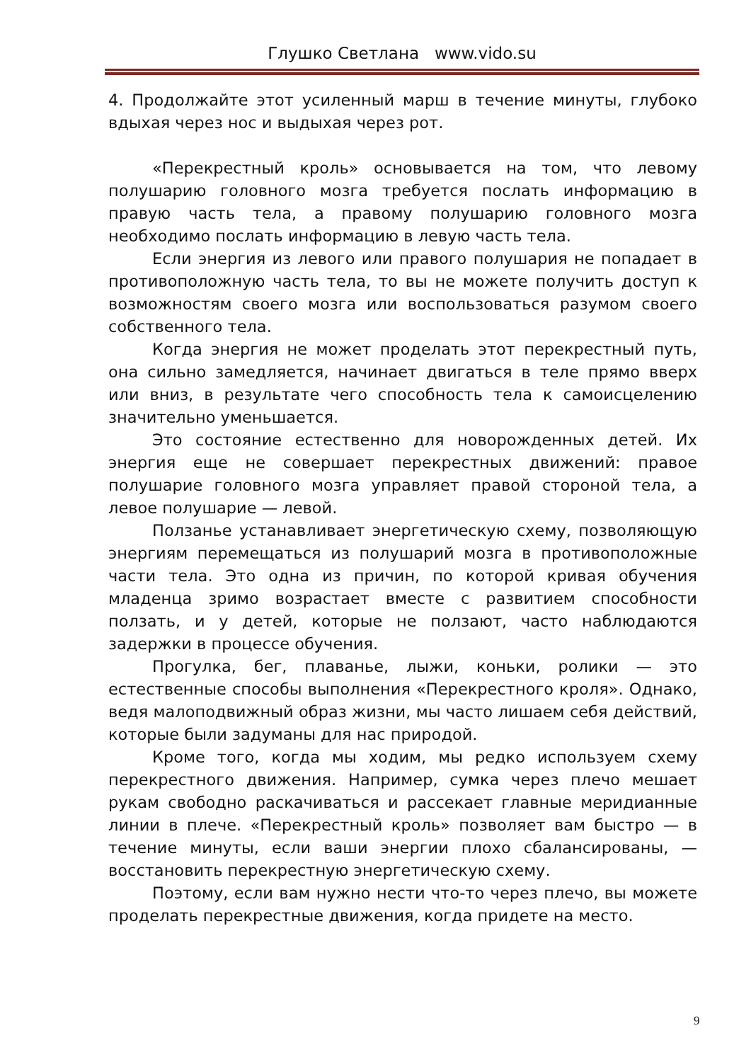Глушко Светлана www.vido.su
4. Продолжайте этот усиленный марш в течение минуты, глубоко вдыхая через нос и выдыхая через рот.
«Перекрестный кроль» основывается на том, что левому полушарию головного мозга требуется послать информацию в правую часть тела, а правому полушарию головного мозга необходимо послать информацию в левую часть тела.
Если энергия из левого или правого полушария не попадает в противоположную часть тела, то вы не можете получить доступ к возможностям своего мозга или воспользоваться разумом своего собственного тела.
Когда энергия не может проделать этот перекрестный путь, она сильно замедляется, начинает двигаться в теле прямо вверх или вниз, в результате чего способность тела к самоисцелению значительно уменьшается.
Это состояние естественно для новорожденных детей. Их энергия еще не совершает перекрестных движений: правое полушарие головного мозга управляет правой стороной тела, а левое полушарие — левой.
Ползанье устанавливает энергетическую схему, позволяющую энергиям перемещаться из полушарий мозга в противоположные части тела. Это одна из причин, по которой кривая обучения младенца зримо возрастает вместе с развитием способности ползать, и у детей, которые не ползают, часто наблюдаются задержки в процессе обучения.
Прогулка, бег, плаванье, лыжи, коньки, ролики — это естественные способы выполнения «Перекрестного кроля». Однако, ведя малоподвижный образ жизни, мы часто лишаем себя действий, которые были задуманы для нас природой.
Кроме того, когда мы ходим, мы редко используем схему перекрестного движения. Например, сумка через плечо мешает рукам свободно раскачиваться и рассекает главные меридианные линии в плече. «Перекрестный кроль» позволяет вам быстро — в течение минуты, если ваши энергии плохо сбалансированы, — восстановить перекрестную энергетическую схему.
Поэтому, если вам нужно нести что-то через плечо, вы можете проделать перекрестные движения, когда придете на место.
9